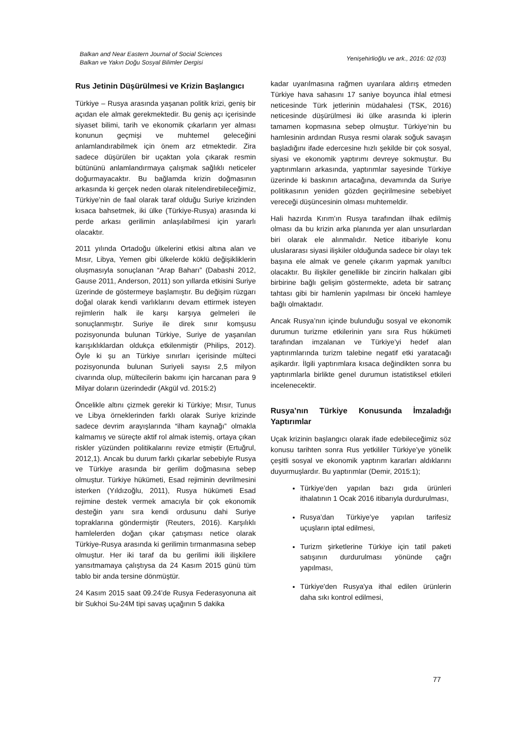Balkan and Near Eastern Journal of Social Sciences
Balkan ve Yakın Doğu Sosyal Bilimler Dergisi
Yenişehirlioğlu ve ark., 2016: 02 (03)
Rus Jetinin Düşürülmesi ve Krizin Başlangıcı
Türkiye – Rusya arasında yaşanan politik krizi, geniş bir açıdan ele almak gerekmektedir. Bu geniş açı içerisinde siyaset bilimi, tarih ve ekonomik çıkarların yer alması konunun geçmişi ve muhtemel geleceğini anlamlandırabilmek için önem arz etmektedir. Zira sadece düşürülen bir uçaktan yola çıkarak resmin bütününü anlamlandırmaya çalışmak sağlıklı neticeler doğurmayacaktır. Bu bağlamda krizin doğmasının arkasında ki gerçek neden olarak nitelendirebileceğimiz, Türkiye’nin de faal olarak taraf olduğu Suriye krizinden kısaca bahsetmek, iki ülke (Türkiye-Rusya) arasında ki perde arkası gerilimin anlaşılabilmesi için yararlı olacaktır.
2011 yılında Ortadoğu ülkelerini etkisi altına alan ve Mısır, Libya, Yemen gibi ülkelerde köklü değişikliklerin oluşmasıyla sonuçlanan “Arap Baharı” (Dabashi 2012, Gause 2011, Anderson, 2011) son yıllarda etkisini Suriye üzerinde de göstermeye başlamıştır. Bu değişim rüzgarı doğal olarak kendi varlıklarını devam ettirmek isteyen rejimlerin halk ile karşı karşıya gelmeleri ile sonuçlanmıştır. Suriye ile direk sınır komşusu pozisyonunda bulunan Türkiye, Suriye de yaşanılan karışıklıklardan oldukça etkilenmiştir (Philips, 2012). Öyle ki şu an Türkiye sınırları içerisinde mülteci pozisyonunda bulunan Suriyeli sayısı 2,5 milyon civarında olup, mültecilerin bakımı için harcanan para 9 Milyar doların üzerindedir (Akgül vd. 2015:2)
Öncelikle altını çizmek gerekir ki Türkiye; Mısır, Tunus ve Libya örneklerinden farklı olarak Suriye krizinde sadece devrim arayışlarında “ilham kaynağı” olmakla kalmamış ve süreçte aktif rol almak istemiş, ortaya çıkan riskler yüzünden politikalarını revize etmiştir (Ertuğrul, 2012,1). Ancak bu durum farklı çıkarlar sebebiyle Rusya ve Türkiye arasında bir gerilim doğmasına sebep olmuştur. Türkiye hükümeti, Esad rejiminin devrilmesini isterken (Yıldızoğlu, 2011), Rusya hükümeti Esad rejimine destek vermek amacıyla bir çok ekonomik desteğin yanı sıra kendi ordusunu dahi Suriye topraklarına göndermiştir (Reuters, 2016). Karşılıklı hamlelerden doğan çıkar çatışması netice olarak Türkiye-Rusya arasında ki gerilimin tırmanmasına sebep olmuştur. Her iki taraf da bu gerilimi ikili ilişkilere yansıtmamaya çalıştıysa da 24 Kasım 2015 günü tüm tablo bir anda tersine dönmüştür.
24 Kasım 2015 saat 09.24’de Rusya Federasyonuna ait bir Sukhoi Su-24M tipi savaş uçağının 5 dakika
kadar uyarılmasına rağmen uyarılara aldırış etmeden Türkiye hava sahasını 17 saniye boyunca ihlal etmesi neticesinde Türk jetlerinin müdahalesi (TSK, 2016) neticesinde düşürülmesi iki ülke arasında ki iplerin tamamen kopmasına sebep olmuştur. Türkiye’nin bu hamlesinin ardından Rusya resmi olarak soğuk savaşın başladığını ifade edercesine hızlı şekilde bir çok sosyal, siyasi ve ekonomik yaptırımı devreye sokmuştur. Bu yaptırımların arkasında, yaptırımlar sayesinde Türkiye üzerinde ki baskının artacağına, devamında da Suriye politikasının yeniden gözden geçirilmesine sebebiyet vereceği düşüncesinin olması muhtemeldir.
Hali hazırda Kırım’ın Rusya tarafından ilhak edilmiş olması da bu krizin arka planında yer alan unsurlardan biri olarak ele alınmalıdır. Netice itibariyle konu uluslararası siyasi ilişkiler olduğunda sadece bir olayı tek başına ele almak ve genele çıkarım yapmak yanıltıcı olacaktır. Bu ilişkiler genellikle bir zincirin halkaları gibi birbirine bağlı gelişim göstermekte, adeta bir satranç tahtası gibi bir hamlenin yapılması bir önceki hamleye bağlı olmaktadır.
Ancak Rusya’nın içinde bulunduğu sosyal ve ekonomik durumun turizme etkilerinin yanı sıra Rus hükümeti tarafından imzalanan ve Türkiye’yi hedef alan yaptırımlarında turizm talebine negatif etki yaratacağı aşikardır. İlgili yaptırımlara kısaca değindikten sonra bu yaptırımlarla birlikte genel durumun istatistiksel etkileri incelenecektir.
Rusya’nın Türkiye Konusunda İmzaladığı Yaptırımlar
Uçak krizinin başlangıcı olarak ifade edebileceğimiz söz konusu tarihten sonra Rus yetkililer Türkiye’ye yönelik çeşitli sosyal ve ekonomik yaptırım kararları aldıklarını duyurmuşlardır. Bu yaptırımlar (Demir, 2015:1);
Türkiye’den yapılan bazı gıda ürünleri ithalatının 1 Ocak 2016 itibarıyla durdurulması,
Rusya’dan Türkiye’ye yapılan tarifesiz uçuşların iptal edilmesi,
Turizm şirketlerine Türkiye için tatil paketi satışının durdurulması yönünde çağrı yapılması,
Türkiye'den Rusya'ya ithal edilen ürünlerin daha sıkı kontrol edilmesi,
77